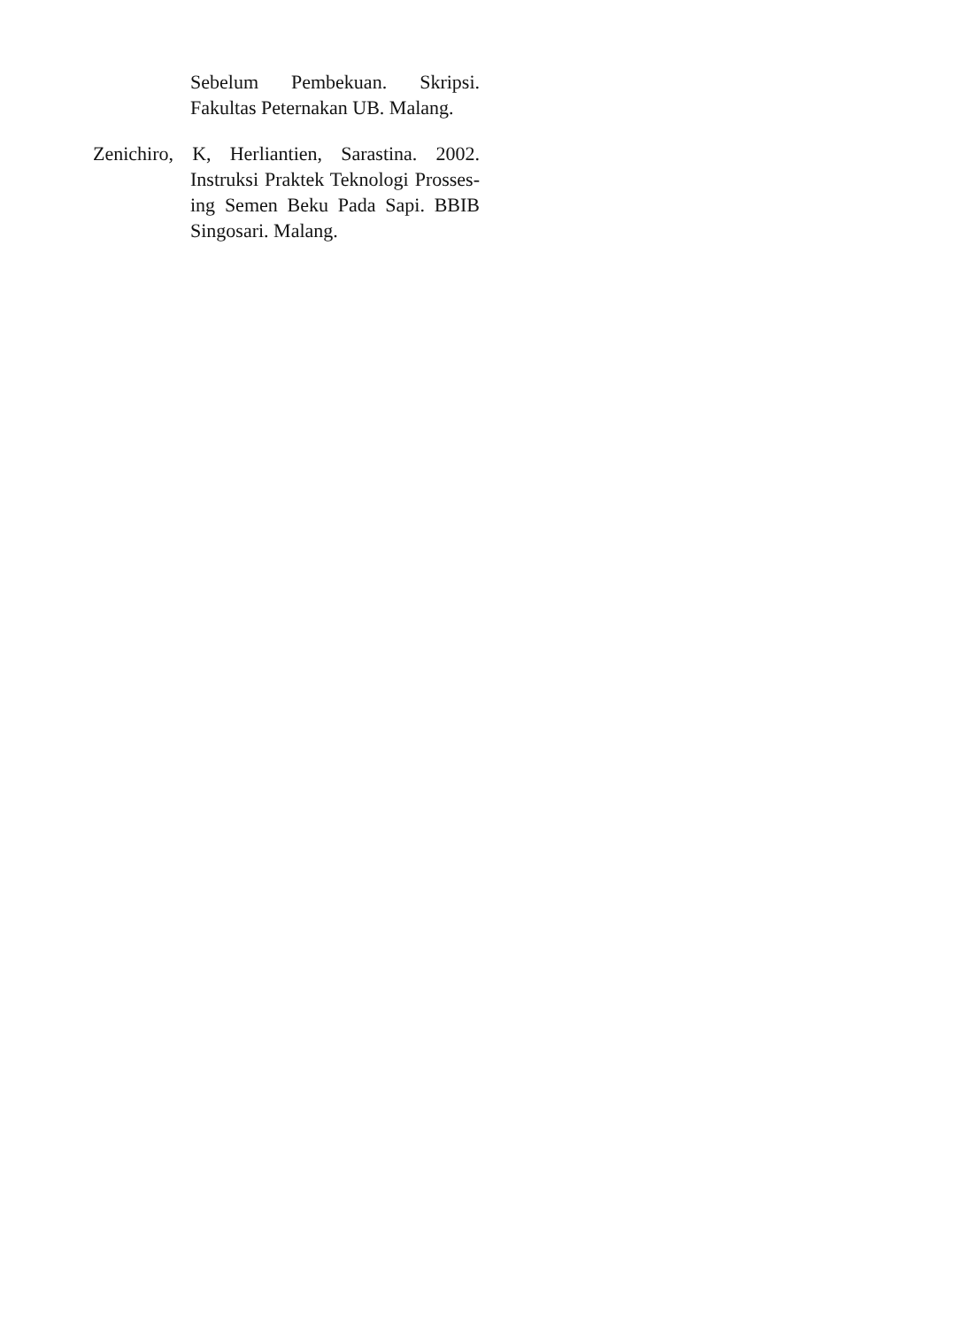Sebelum Pembekuan. Skripsi. Fakultas Peternakan UB. Malang.
Zenichiro, K, Herliantien, Sarastina. 2002. Instruksi Praktek Teknologi Prosses­ing Semen Beku Pada Sapi. BBIB Singosari. Malang.